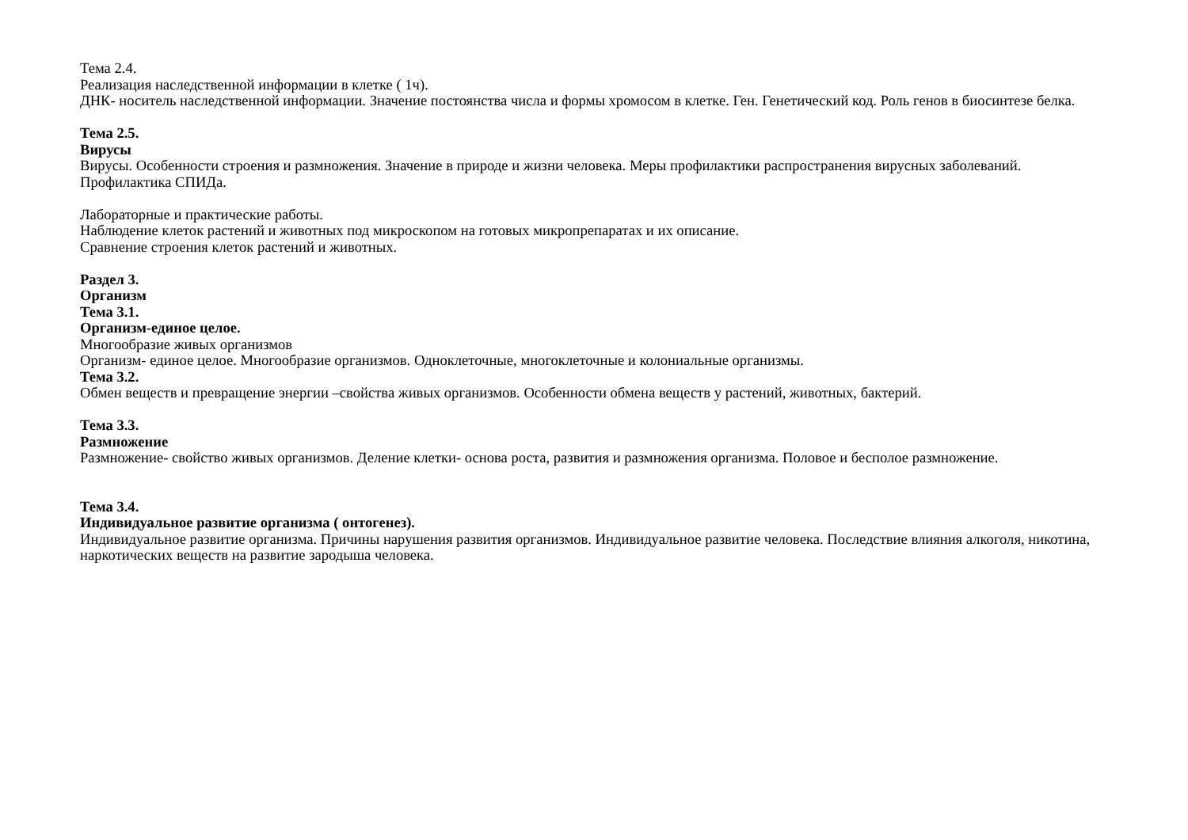Тема 2.4.
Реализация наследственной информации в клетке ( 1ч).
ДНК- носитель наследственной информации. Значение постоянства числа и формы хромосом в клетке. Ген. Генетический код. Роль генов в биосинтезе белка.
Тема 2.5.
Вирусы
Вирусы. Особенности строения и размножения. Значение в природе и жизни человека. Меры профилактики распространения вирусных заболеваний. Профилактика СПИДа.
Лабораторные и практические работы.
Наблюдение клеток растений и животных под микроскопом на готовых микропрепаратах и их описание.
Сравнение строения клеток растений и животных.
Раздел 3.
Организм
Тема 3.1.
Организм-единое целое.
Многообразие живых организмов
Организм- единое целое. Многообразие организмов. Одноклеточные, многоклеточные и колониальные организмы.
Тема 3.2.
Обмен веществ и превращение энергии –свойства живых организмов. Особенности обмена веществ у растений, животных, бактерий.
Тема 3.3.
Размножение
Размножение- свойство живых организмов. Деление клетки- основа роста, развития и размножения организма. Половое и бесполое размножение.
Тема 3.4.
Индивидуальное развитие организма ( онтогенез).
Индивидуальное развитие организма. Причины нарушения развития организмов. Индивидуальное развитие человека. Последствие влияния алкоголя, никотина, наркотических веществ на развитие зародыша человека.